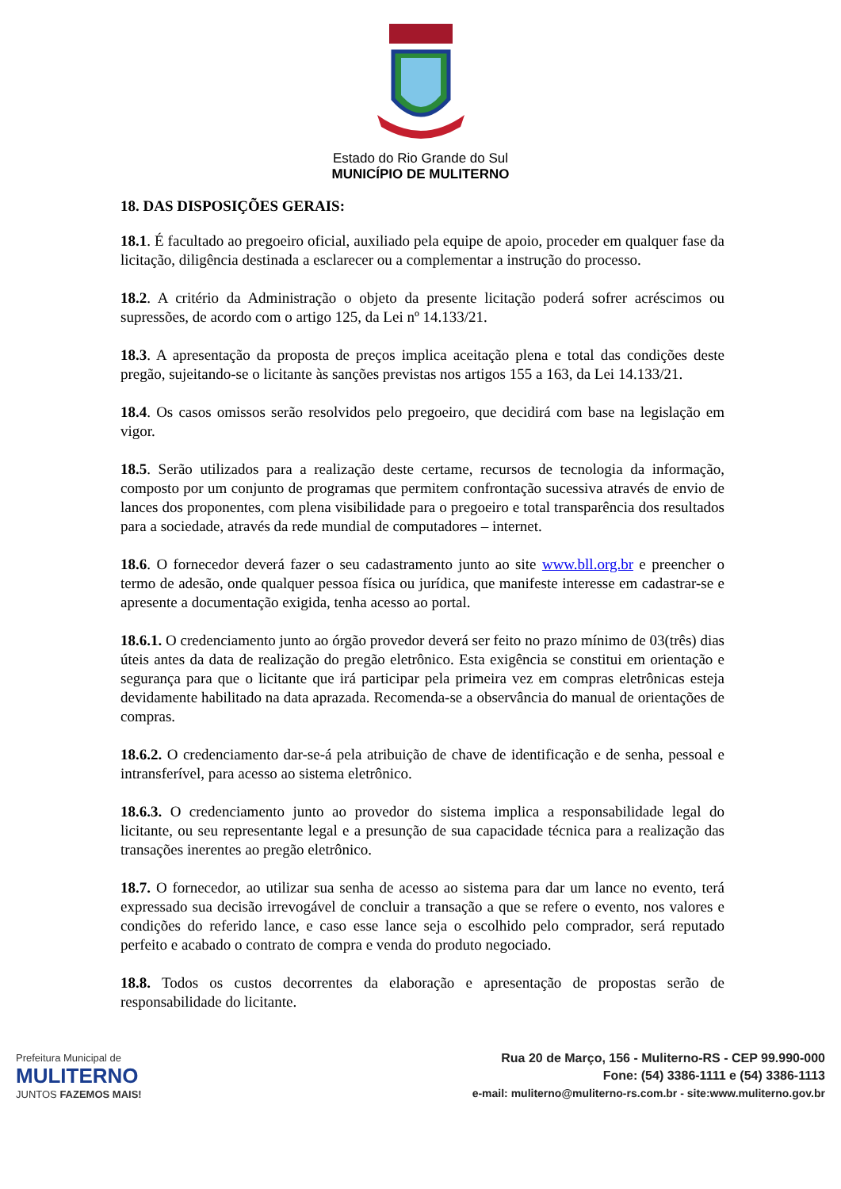Estado do Rio Grande do Sul
MUNICÍPIO DE MULITERNO
18. DAS DISPOSIÇÕES GERAIS:
18.1. É facultado ao pregoeiro oficial, auxiliado pela equipe de apoio, proceder em qualquer fase da licitação, diligência destinada a esclarecer ou a complementar a instrução do processo.
18.2. A critério da Administração o objeto da presente licitação poderá sofrer acréscimos ou supressões, de acordo com o artigo 125, da Lei nº 14.133/21.
18.3. A apresentação da proposta de preços implica aceitação plena e total das condições deste pregão, sujeitando-se o licitante às sanções previstas nos artigos 155 a 163, da Lei 14.133/21.
18.4. Os casos omissos serão resolvidos pelo pregoeiro, que decidirá com base na legislação em vigor.
18.5. Serão utilizados para a realização deste certame, recursos de tecnologia da informação, composto por um conjunto de programas que permitem confrontação sucessiva através de envio de lances dos proponentes, com plena visibilidade para o pregoeiro e total transparência dos resultados para a sociedade, através da rede mundial de computadores – internet.
18.6. O fornecedor deverá fazer o seu cadastramento junto ao site www.bll.org.br e preencher o termo de adesão, onde qualquer pessoa física ou jurídica, que manifeste interesse em cadastrar-se e apresente a documentação exigida, tenha acesso ao portal.
18.6.1. O credenciamento junto ao órgão provedor deverá ser feito no prazo mínimo de 03(três) dias úteis antes da data de realização do pregão eletrônico. Esta exigência se constitui em orientação e segurança para que o licitante que irá participar pela primeira vez em compras eletrônicas esteja devidamente habilitado na data aprazada. Recomenda-se a observância do manual de orientações de compras.
18.6.2. O credenciamento dar-se-á pela atribuição de chave de identificação e de senha, pessoal e intransferível, para acesso ao sistema eletrônico.
18.6.3. O credenciamento junto ao provedor do sistema implica a responsabilidade legal do licitante, ou seu representante legal e a presunção de sua capacidade técnica para a realização das transações inerentes ao pregão eletrônico.
18.7. O fornecedor, ao utilizar sua senha de acesso ao sistema para dar um lance no evento, terá expressado sua decisão irrevogável de concluir a transação a que se refere o evento, nos valores e condições do referido lance, e caso esse lance seja o escolhido pelo comprador, será reputado perfeito e acabado o contrato de compra e venda do produto negociado.
18.8. Todos os custos decorrentes da elaboração e apresentação de propostas serão de responsabilidade do licitante.
Prefeitura Municipal de
MULITERNO
JUNTOS FAZEMOS MAIS!
Rua 20 de Março, 156 - Muliterno-RS - CEP 99.990-000
Fone: (54) 3386-1111 e (54) 3386-1113
e-mail: muliterno@muliterno-rs.com.br - site:www.muliterno.gov.br